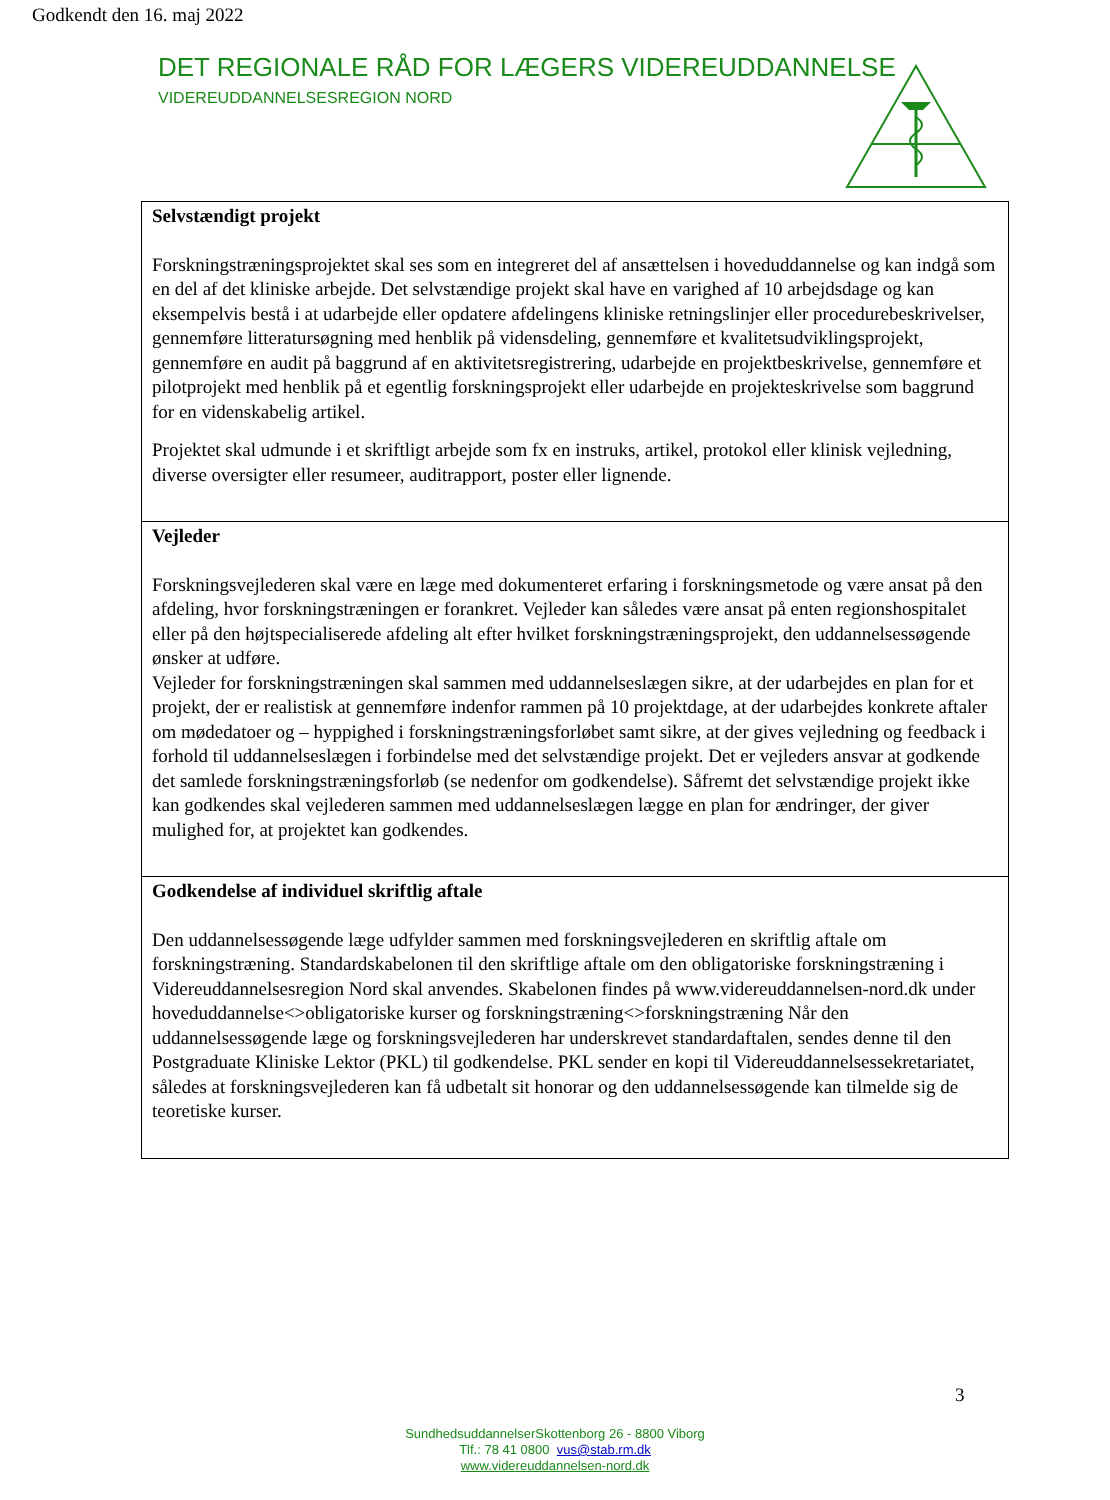Godkendt den 16. maj 2022
DET REGIONALE RÅD FOR LÆGERS VIDEREUDDANNELSE
VIDEREUDDANNELSESREGION NORD
| Selvstændigt projekt Forskningstræningsprojektet skal ses som en integreret del af ansættelsen i hoveduddannelse og kan indgå som en del af det kliniske arbejde. Det selvstændige projekt skal have en varighed af 10 arbejdsdage og kan eksempelvis bestå i at udarbejde eller opdatere afdelingens kliniske retningslinjer eller procedurebeskrivelser, gennemføre litteratursøgning med henblik på vidensdeling, gennemføre et kvalitetsudviklingsprojekt, gennemføre en audit på baggrund af en aktivitetsregistrering, udarbejde en projektbeskrivelse, gennemføre et pilotprojekt med henblik på et egentlig forskningsprojekt eller udarbejde en projekteskrivelse som baggrund for en videnskabelig artikel. Projektet skal udmunde i et skriftligt arbejde som fx en instruks, artikel, protokol eller klinisk vejledning, diverse oversigter eller resumeer, auditrapport, poster eller lignende. |
| Vejleder Forskningsvejlederen skal være en læge med dokumenteret erfaring i forskningsmetode og være ansat på den afdeling, hvor forskningstræningen er forankret. Vejleder kan således være ansat på enten regionshospitalet eller på den højtspecialiserede afdeling alt efter hvilket forskningstræningsprojekt, den uddannelsessøgende ønsker at udføre. Vejleder for forskningstræningen skal sammen med uddannelseslægen sikre, at der udarbejdes en plan for et projekt, der er realistisk at gennemføre indenfor rammen på 10 projektdage, at der udarbejdes konkrete aftaler om mødedatoer og – hyppighed i forskningstræningsforløbet samt sikre, at der gives vejledning og feedback i forhold til uddannelseslægen i forbindelse med det selvstændige projekt. Det er vejleders ansvar at godkende det samlede forskningstræningsforløb (se nedenfor om godkendelse). Såfremt det selvstændige projekt ikke kan godkendes skal vejlederen sammen med uddannelseslægen lægge en plan for ændringer, der giver mulighed for, at projektet kan godkendes. |
| Godkendelse af individuel skriftlig aftale Den uddannelsessøgende læge udfylder sammen med forskningsvejlederen en skriftlig aftale om forskningstræning. Standardskabelonen til den skriftlige aftale om den obligatoriske forskningstræning i Videreuddannelsesregion Nord skal anvendes. Skabelonen findes på www.videreuddannelsen-nord.dk under hoveduddannelse<>obligatoriske kurser og forskningstræning<>forskningstræning Når den uddannelsessøgende læge og forskningsvejlederen har underskrevet standardaftalen, sendes denne til den Postgraduate Kliniske Lektor (PKL) til godkendelse. PKL sender en kopi til Videreuddannelsessekretariatet, således at forskningsvejlederen kan få udbetalt sit honorar og den uddannelsessøgende kan tilmelde sig de teoretiske kurser. |
3
SundhedsuddannelserSkottenborg 26 - 8800 Viborg
Tlf.: 78 41 0800 vus@stab.rm.dk
www.videreuddannelsen-nord.dk